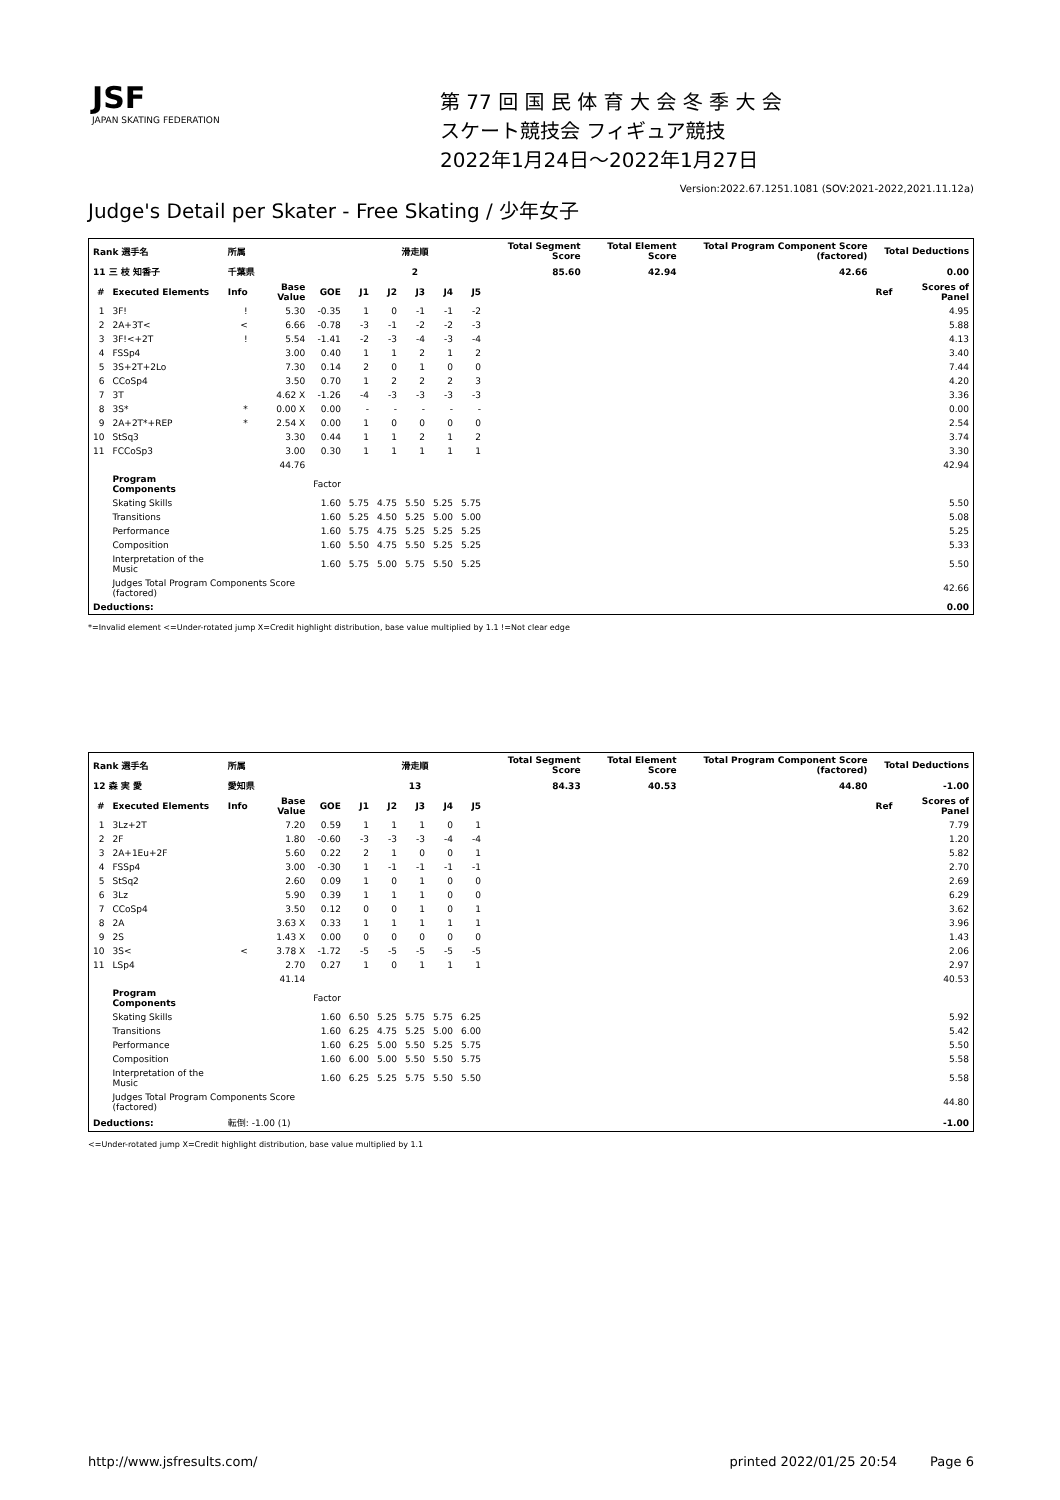JSF
JAPAN SKATING FEDERATION
第 77 回 国 民 体 育 大 会 冬 季 大 会
スケート競技会 フィギュア競技
2022年1月24日～2022年1月27日
Version:2022.67.1251.1081 (SOV:2021-2022,2021.11.12a)
Judge's Detail per Skater - Free Skating / 少年女子
| Rank 選手名 | | 所属 | | | 滑走順 | | | | | Total Segment Score | Total Element Score | Total Program Component Score (factored) | Total Deductions | |
| --- | --- | --- | --- | --- | --- | --- | --- | --- | --- | --- | --- | --- | --- | --- |
| 11 三 枝 知香子 | | 千葉県 | | | 2 | | | | | 85.60 | 42.94 | 42.66 | 0.00 | |
| # | Executed Elements | Info | Base Value | GOE | J1 | J2 | J3 | J4 | J5 | | | | Ref | Scores of Panel |
| 1 | 3F! | ! | 5.30 | -0.35 | 1 | 0 | -1 | -1 | -2 | | | | | 4.95 |
| 2 | 2A+3T< | < | 6.66 | -0.78 | -3 | -1 | -2 | -2 | -3 | | | | | 5.88 |
| 3 | 3F!<+2T | ! | 5.54 | -1.41 | -2 | -3 | -4 | -3 | -4 | | | | | 4.13 |
| 4 | FSSp4 | | 3.00 | 0.40 | 1 | 1 | 2 | 1 | 2 | | | | | 3.40 |
| 5 | 3S+2T+2Lo | | 7.30 | 0.14 | 2 | 0 | 1 | 0 | 0 | | | | | 7.44 |
| 6 | CCoSp4 | | 3.50 | 0.70 | 1 | 2 | 2 | 2 | 3 | | | | | 4.20 |
| 7 | 3T | | 4.62 X | -1.26 | -4 | -3 | -3 | -3 | -3 | | | | | 3.36 |
| 8 | 3S* | * | 0.00 X | 0.00 | - | - | - | - | - | | | | | 0.00 |
| 9 | 2A+2T*+REP | * | 2.54 X | 0.00 | 1 | 0 | 0 | 0 | 0 | | | | | 2.54 |
| 10 | StSq3 | | 3.30 | 0.44 | 1 | 1 | 2 | 1 | 2 | | | | | 3.74 |
| 11 | FCCoSp3 | | 3.00 | 0.30 | 1 | 1 | 1 | 1 | 1 | | | | | 3.30 |
| | | | 44.76 | | | | | | | | | | | 42.94 |
| | Program Components | | | Factor | | | | | | | | | | |
| | Skating Skills | | | 1.60 | 5.75 | 4.75 | 5.50 | 5.25 | 5.75 | | | | | 5.50 |
| | Transitions | | | 1.60 | 5.25 | 4.50 | 5.25 | 5.00 | 5.00 | | | | | 5.08 |
| | Performance | | | 1.60 | 5.75 | 4.75 | 5.25 | 5.25 | 5.25 | | | | | 5.25 |
| | Composition | | | 1.60 | 5.50 | 4.75 | 5.50 | 5.25 | 5.25 | | | | | 5.33 |
| | Interpretation of the Music | | | 1.60 | 5.75 | 5.00 | 5.75 | 5.50 | 5.25 | | | | | 5.50 |
| | Judges Total Program Components Score (factored) | | | | | | | | | | | | | 42.66 |
| Deductions: | | | | | | | | | | | | | | 0.00 |
*=Invalid element <=Under-rotated jump X=Credit highlight distribution, base value multiplied by 1.1 !=Not clear edge
| Rank 選手名 | | 所属 | | | 滑走順 | | | | | Total Segment Score | Total Element Score | Total Program Component Score (factored) | Total Deductions | |
| --- | --- | --- | --- | --- | --- | --- | --- | --- | --- | --- | --- | --- | --- | --- |
| 12 森 実 愛 | | 愛知県 | | | 13 | | | | | 84.33 | 40.53 | 44.80 | -1.00 | |
| # | Executed Elements | Info | Base Value | GOE | J1 | J2 | J3 | J4 | J5 | | | | Ref | Scores of Panel |
| 1 | 3Lz+2T | | 7.20 | 0.59 | 1 | 1 | 1 | 0 | 1 | | | | | 7.79 |
| 2 | 2F | | 1.80 | -0.60 | -3 | -3 | -3 | -4 | -4 | | | | | 1.20 |
| 3 | 2A+1Eu+2F | | 5.60 | 0.22 | 2 | 1 | 0 | 0 | 1 | | | | | 5.82 |
| 4 | FSSp4 | | 3.00 | -0.30 | 1 | -1 | -1 | -1 | -1 | | | | | 2.70 |
| 5 | StSq2 | | 2.60 | 0.09 | 1 | 0 | 1 | 0 | 0 | | | | | 2.69 |
| 6 | 3Lz | | 5.90 | 0.39 | 1 | 1 | 1 | 0 | 0 | | | | | 6.29 |
| 7 | CCoSp4 | | 3.50 | 0.12 | 0 | 0 | 1 | 0 | 1 | | | | | 3.62 |
| 8 | 2A | | 3.63 X | 0.33 | 1 | 1 | 1 | 1 | 1 | | | | | 3.96 |
| 9 | 2S | | 1.43 X | 0.00 | 0 | 0 | 0 | 0 | 0 | | | | | 1.43 |
| 10 | 3S< | < | 3.78 X | -1.72 | -5 | -5 | -5 | -5 | -5 | | | | | 2.06 |
| 11 | LSp4 | | 2.70 | 0.27 | 1 | 0 | 1 | 1 | 1 | | | | | 2.97 |
| | | | 41.14 | | | | | | | | | | | 40.53 |
| | Program Components | | | Factor | | | | | | | | | | |
| | Skating Skills | | | 1.60 | 6.50 | 5.25 | 5.75 | 5.75 | 6.25 | | | | | 5.92 |
| | Transitions | | | 1.60 | 6.25 | 4.75 | 5.25 | 5.00 | 6.00 | | | | | 5.42 |
| | Performance | | | 1.60 | 6.25 | 5.00 | 5.50 | 5.25 | 5.75 | | | | | 5.50 |
| | Composition | | | 1.60 | 6.00 | 5.00 | 5.50 | 5.50 | 5.75 | | | | | 5.58 |
| | Interpretation of the Music | | | 1.60 | 6.25 | 5.25 | 5.75 | 5.50 | 5.50 | | | | | 5.58 |
| | Judges Total Program Components Score (factored) | | | | | | | | | | | | | 44.80 |
| Deductions: | | 転倒: -1.00 (1) | | | | | | | | | | | | -1.00 |
<=Under-rotated jump X=Credit highlight distribution, base value multiplied by 1.1
http://www.jsfresults.com/ printed 2022/01/25 20:54 Page 6